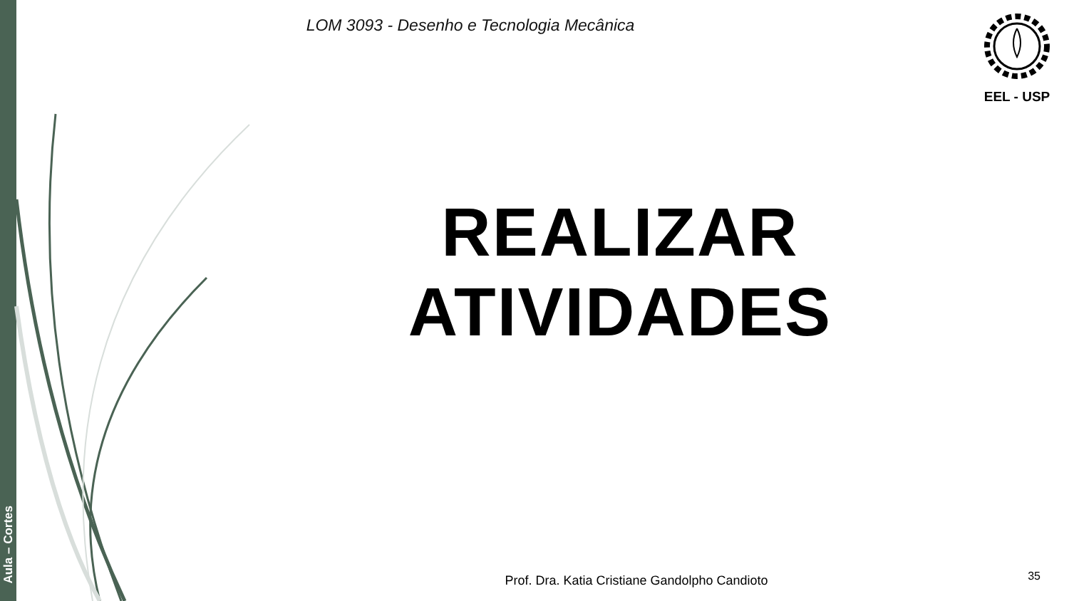Aula – Cortes
LOM 3093 - Desenho e Tecnologia Mecânica
EEL - USP
REALIZAR
ATIVIDADES
Prof. Dra. Katia Cristiane Gandolpho Candioto 35